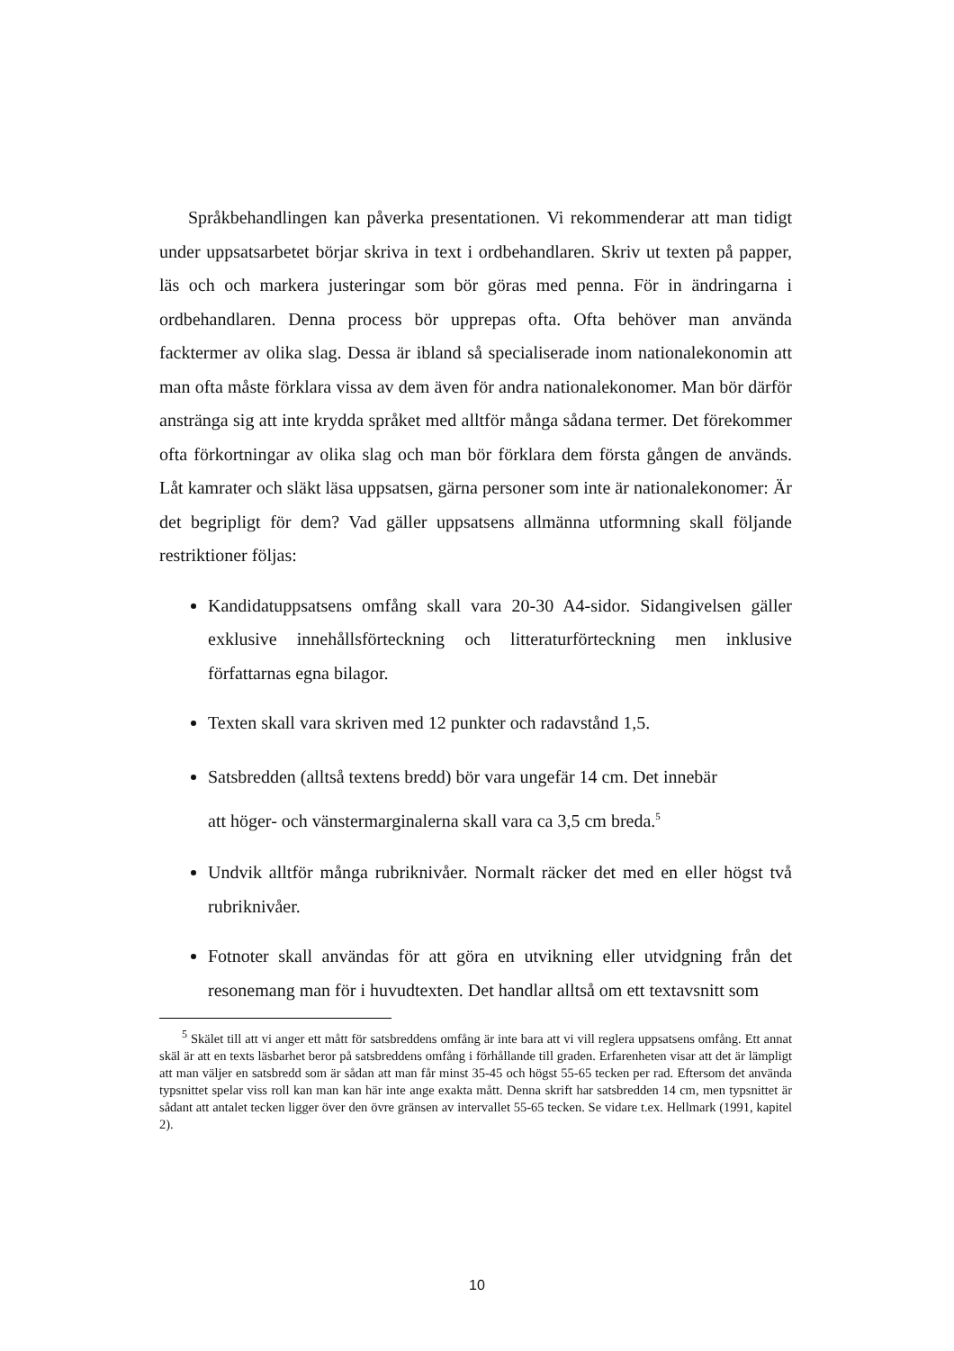Språkbehandlingen kan påverka presentationen. Vi rekommenderar att man tidigt under uppsatsarbetet börjar skriva in text i ordbehandlaren. Skriv ut texten på papper, läs och och markera justeringar som bör göras med penna. För in ändringarna i ordbehandlaren. Denna process bör upprepas ofta. Ofta behöver man använda facktermer av olika slag. Dessa är ibland så specialiserade inom nationalekonomin att man ofta måste förklara vissa av dem även för andra nationalekonomer. Man bör därför anstränga sig att inte krydda språket med alltför många sådana termer. Det förekommer ofta förkortningar av olika slag och man bör förklara dem första gången de används. Låt kamrater och släkt läsa uppsatsen, gärna personer som inte är nationalekonomer: Är det begripligt för dem? Vad gäller uppsatsens allmänna utformning skall följande restriktioner följas:
Kandidatuppsatsens omfång skall vara 20-30 A4-sidor. Sidangivelsen gäller exklusive innehållsförteckning och litteraturförteckning men inklusive författarnas egna bilagor.
Texten skall vara skriven med 12 punkter och radavstånd 1,5.
Satsbredden (alltså textens bredd) bör vara ungefär 14 cm. Det innebär
att höger- och vänstermarginalerna skall vara ca 3,5 cm breda.<sup>5</sup>
Undvik alltför många rubriknivåer. Normalt räcker det med en eller högst två rubriknivåer.
Fotnoter skall användas för att göra en utvikning eller utvidgning från det resonemang man för i huvudtexten. Det handlar alltså om ett textavsnitt som
<sup>5</sup> Skälet till att vi anger ett mått för satsbreddens omfång är inte bara att vi vill reglera uppsatsens omfång. Ett annat skäl är att en texts läsbarhet beror på satsbreddens omfång i förhållande till graden. Erfarenheten visar att det är lämpligt att man väljer en satsbredd som är sådan att man får minst 35-45 och högst 55-65 tecken per rad. Eftersom det använda typsnittet spelar viss roll kan man kan här inte ange exakta mått. Denna skrift har satsbredden 14 cm, men typsnittet är sådant att antalet tecken ligger över den övre gränsen av intervallet 55-65 tecken. Se vidare t.ex. Hellmark (1991, kapitel 2).
10